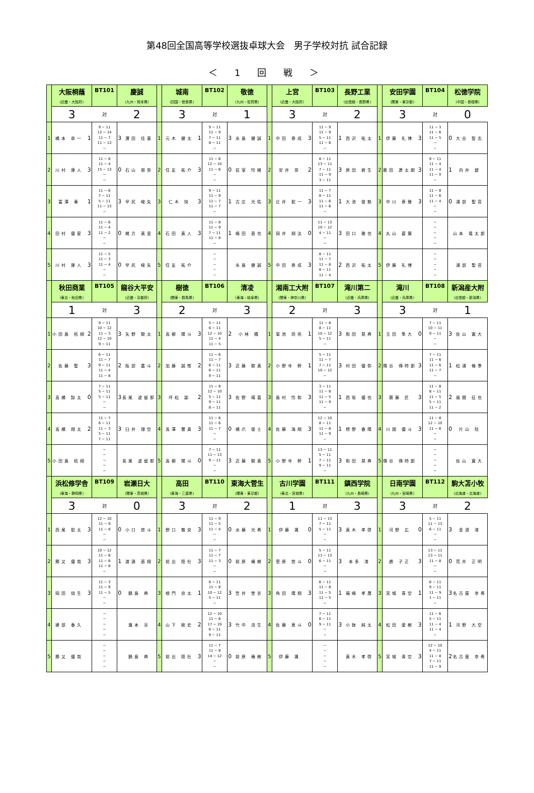第48回全国高等学校選抜卓球大会　男子学校対抗 試合記録
＜ 1 回 戦 ＞
| | 大阪桐蔭 | | BT101 | 慶誠 | | | 城南 | | BT102 | 敬徳 | | | 上宮 | | BT103 | 長野工業 | | | 安田学園 | | BT104 | 松徳学院 | |
| | (近畿・大阪府) | | | (九州・熊本県) | | | (四国・徳島県) | | | (九州・佐賀県) | | | (近畿・大阪府) | | | (北信越・長野県) | | | (関東・東京都) | | | (中国・島根県) | |
| | 3 | | 対 | 2 | | | 3 | | 対 | 1 | | | 3 | | 対 | 2 | | | 3 | | 対 | 0 | |
| 1 | 橋本 恭一 | 1 | 9 − 11 12 − 14 11 − 7 11 − 13 − | 3 | 濵田 佳基 | 1 | 元木 健太 | 1 | 9 − 11 11 − 9 7 − 11 8 − 11 − | 3 | 永島 健誠 | 1 | 中田 泰成 | 3 | 11 − 9 11 − 9 5 − 11 11 − 6 − | 1 | 西沢 祐太 | 1 | 伊藤 礼博 | 3 | 11 − 3 11 − 6 11 − 5 − − | 0 | 大谷 智志 |
| 2 | 川村 康人 | 3 | 11 − 8 11 − 4 15 − 13 − − | 0 | 石山 朋弥 | 2 | 住友 祐介 | 3 | 11 − 6 12 − 10 11 − 6 − − | 0 | 岩室 怜緒 | 2 | 安井 崇 | 2 | 8 − 11 13 − 11 7 − 11 11 − 9 3 − 11 | 3 | 原田 敦生 | 2 | 廣田 遼太朗 | 3 | 9 − 11 11 − 4 11 − 4 11 − 0 − | 1 | 向井 碧 |
| 3 | 富澤 奏 | 1 | 11 − 6 7 − 11 5 − 11 11 − 13 − | 3 | 早尻 峻矢 | 3 | 仁木 快 | 3 | 9 − 11 11 − 9 11 − 7 11 − 7 − | 1 | 古庄 光佑 | 3 | 辻井 聡一 | 3 | 11 − 7 8 − 11 11 − 6 11 − 6 − | 1 | 大池 俊魁 | 3 | 中川 泰雅 | 3 | 11 − 8 11 − 6 11 − 4 − − | 0 | 浦部 聖音 |
| 4 | 田村 優星 | 3 | 11 − 6 11 − 4 11 − 2 − − | 0 | 緒方 真皇 | 4 | 石田 真人 | 3 | 11 − 8 11 − 9 7 − 11 11 − 8 − | 1 | 嶋田 直也 | 4 | 岡井 翔汰 | 0 | 11 − 13 10 − 12 4 − 11 − − | 3 | 田口 雅也 | 4 | 丸山 蒼葉 | | − − − − − | | 山本 竜太郎 |
| 5 | 川村 康人 | 3 | 11 − 5 11 − 3 11 − 4 − − | 0 | 早尻 峻矢 | 5 | 住友 祐介 | | − − − − − | | 永島 健誠 | 5 | 中田 泰成 | 3 | 8 − 11 11 − 7 11 − 8 8 − 11 11 − 4 | 2 | 西沢 祐太 | 5 | 伊藤 礼博 | | − − − − − | | 浦部 聖音 |
| | 秋田商業 | | BT105 | 龍谷大平安 | | | 樹徳 | | BT106 | 清凌 | | | 湘南工大附 | | BT107 | 滝川第二 | | | 滝川 | | BT108 | 新潟産大附 | |
| | (東北・秋田県) | | | (近畿・京都府) | | | (関東・群馬県) | | | (東海・岐阜県) | | | (関東・神奈川県) | | | (近畿・兵庫県) | | | (近畿・兵庫県) | | | (北信越・新潟県) | |
| | 1 | | 対 | 3 | | | 2 | | 対 | 3 | | | 2 | | 対 | 3 | | | 3 | | 対 | 1 | |
| 1 | 小田島 拓翔 | 2 | 9 − 11 10 − 12 11 − 3 12 − 10 9 − 11 | 3 | 矢野 駿太 | 1 | 高柳 陽斗 | 3 | 5 − 11 6 − 11 12 − 10 11 − 4 11 − 5 | 2 | 小林 楓 | 1 | 菊池 玲亮 | 1 | 11 − 8 8 − 11 10 − 12 5 − 11 − | 3 | 和田 晃典 | 1 | 玉田 隼大 | 0 | 7 − 11 10 − 11 9 − 11 − − | 3 | 佐山 寛大 |
| 2 | 佐藤 聖 | 3 | 6 − 11 11 − 7 9 − 11 11 − 4 11 − 8 | 2 | 阪部 嘉斗 | 2 | 加藤 誠惟 | 2 | 11 − 6 11 − 7 6 − 11 6 − 11 9 − 11 | 3 | 近藤 駿真 | 2 | 小野寺 幹 | 1 | 5 − 11 11 − 7 7 − 11 10 − 12 − | 3 | 村田 優弥 | 2 | 隅谷 傳時郎 | 3 | 7 − 11 11 − 6 11 − 6 11 − 7 − | 1 | 松浦 脩準 |
| 3 | 高橋 諒太 | 0 | 7 − 11 5 − 11 5 − 11 − − | 3 | 長尾 波留那 | 3 | 坪松 諭 | 2 | 11 − 8 12 − 10 5 − 11 9 − 11 8 − 11 | 3 | 佐野 晴喜 | 3 | 島村 怜和 | 3 | 3 − 11 11 − 8 11 − 5 11 − 9 − | 1 | 西坂 優也 | 3 | 齋藤 匠 | 3 | 11 − 8 8 − 11 11 − 5 5 − 11 11 − 2 | 2 | 風間 征也 |
| 4 | 高橋 翔太 | 2 | 11 − 7 6 − 11 11 − 3 5 − 11 7 − 11 | 3 | 臼井 理空 | 4 | 高澤 慧真 | 3 | 11 − 6 11 − 6 11 − 7 − − | 0 | 橋爪 俊士 | 4 | 佐藤 海翔 | 3 | 12 − 10 8 − 11 11 − 8 11 − 9 − | 1 | 楞野 春陽 | 4 | 川畑 優斗 | 3 | 11 − 8 12 − 10 11 − 6 − − | 0 | 片山 桂 |
| 5 | 小田島 拓翔 | | − − − − − | | 長尾 波留那 | 5 | 高柳 陽斗 | 0 | 7 − 11 11 − 13 9 − 11 − − | 3 | 近藤 駿真 | 5 | 小野寺 幹 | 1 | 13 − 11 5 − 11 7 − 11 9 − 11 − | 3 | 和田 晃典 | 5 | 隅谷 傳時郎 | | − − − − − | | 佐山 寛大 |
| | 浜松修学舎 | | BT109 | 岩瀬日大 | | | 高田 | | BT110 | 東海大菅生 | | | 古川学園 | | BT111 | 鎮西学院 | | | 日南学園 | | BT112 | 駒大苫小牧 | |
| | (東海・静岡県) | | | (関東・茨城県) | | | (東海・三重県) | | | (関東・東京都) | | | (東北・宮城県) | | | (九州・長崎県) | | | (九州・宮崎県) | | | (北海道・北海道) | |
| | 3 | | 対 | 0 | | | 3 | | 対 | 2 | | | 1 | | 対 | 3 | | | 3 | | 対 | 2 | |
| 1 | 西尾 聡太 | 3 | 12 − 10 11 − 9 11 − 8 − − | 0 | 小口 悠斗 | 1 | 野口 敬央 | 3 | 11 − 9 11 − 5 11 − 4 − − | 0 | 水藤 光希 | 1 | 伊藤 颯 | 0 | 11 − 13 7 − 11 5 − 11 − − | 3 | 真木 孝啓 | 1 | 河野 広 | 0 | 5 − 11 11 − 13 6 − 11 − − | 3 | 金須 渚 |
| 2 | 勝又 優哉 | 3 | 10 − 12 11 − 8 11 − 6 11 − 8 − | 1 | 渡邊 直翔 | 2 | 前出 陸杜 | 3 | 11 − 7 11 − 7 11 − 3 − − | 0 | 前原 椿樹 | 2 | 菅原 悠斗 | 0 | 5 − 11 11 − 13 6 − 11 − − | 3 | 本多 渚 | 2 | 趙 子正 | 3 | 13 − 11 13 − 11 11 − 8 − − | 0 | 荒井 正明 |
| 3 | 岡田 琉生 | 3 | 11 − 3 11 − 9 11 − 5 − − | 0 | 鍋島 典 | 3 | 根門 良太 | 1 | 6 − 11 11 − 8 10 − 12 5 − 11 − | 3 | 笠井 埜衣 | 3 | 角田 陽翔 | 3 | 6 − 11 11 − 8 11 − 5 11 − 5 − | 1 | 福嶋 孝晟 | 3 | 宮城 青空 | 1 | 6 − 11 9 − 11 11 − 9 1 − 11 − | 3 | 名古屋 幸希 |
| 4 | 建部 春久 | | − − − − − | | 瀧本 亘 | 4 | 山下 剛史 | 2 | 12 − 10 11 − 6 17 − 19 6 − 11 9 − 11 | 3 | 竹中 流生 | 4 | 佐藤 恵斗 | 0 | 7 − 11 6 − 11 9 − 11 − − | 3 | 小鉢 純太 | 4 | 松田 愛樹 | 3 | 11 − 6 5 − 11 11 − 4 11 − 4 − | 1 | 河野 大空 |
| 5 | 勝又 優哉 | | − − − − − | | 鍋島 典 | 5 | 前出 陸杜 | 3 | 11 − 7 11 − 8 14 − 12 − − | 0 | 前原 椿樹 | 5 | 伊藤 颯 | | − − − − − | | 真木 孝啓 | 5 | 宮城 青空 | 3 | 12 − 10 4 − 11 11 − 8 7 − 11 11 − 9 | 2 | 名古屋 幸希 |